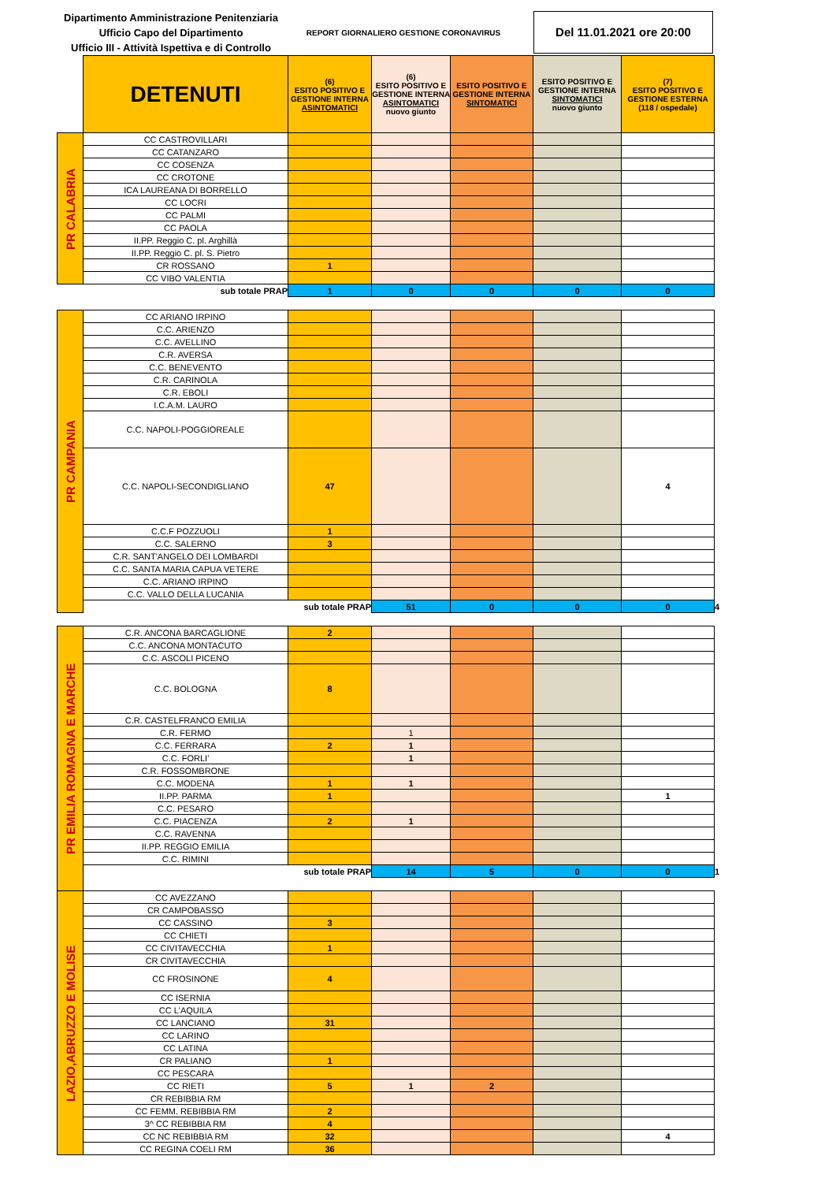Dipartimento Amministrazione Penitenziaria
Ufficio Capo del Dipartimento
Ufficio III - Attività Ispettiva e di Controllo
REPORT GIORNALIERO GESTIONE CORONAVIRUS
Del 11.01.2021 ore 20:00
| | DETENUTI | (6) ESITO POSITIVO E GESTIONE INTERNA ASINTOMATICI | (6) ESITO POSITIVO E GESTIONE INTERNA ASINTOMATICI nuovo giunto | ESITO POSITIVO E GESTIONE INTERNA SINTOMATICI | ESITO POSITIVO E GESTIONE INTERNA SINTOMATICI nuovo giunto | (7) ESITO POSITIVO E GESTIONE ESTERNA (118 / ospedale) | |
| --- | --- | --- | --- | --- | --- | --- | --- |
| PR CALABRIA | CC CASTROVILLARI | | | | | | |
| | CC CATANZARO | | | | | | |
| | CC COSENZA | | | | | | |
| | CC CROTONE | | | | | | |
| | ICA LAUREANA DI BORRELLO | | | | | | |
| | CC LOCRI | | | | | | |
| | CC PALMI | | | | | | |
| | CC PAOLA | | | | | | |
| | II.PP. Reggio C. pl. Arghillà | | | | | | |
| | II.PP. Reggio C. pl. S. Pietro | | | | | | |
| | CR ROSSANO | 1 | | | | | |
| | CC VIBO VALENTIA | | | | | | |
| | sub totale PRAP | 1 | 0 | 0 | 0 | 0 | |
| PR CAMPANIA | CC ARIANO IRPINO | | | | | | |
| | C.C. ARIENZO | | | | | | |
| | C.C. AVELLINO | | | | | | |
| | C.R. AVERSA | | | | | | |
| | C.C. BENEVENTO | | | | | | |
| | C.R. CARINOLA | | | | | | |
| | C.R. EBOLI | | | | | | |
| | I.C.A.M. LAURO | | | | | | |
| | C.C. NAPOLI-POGGIOREALE | | | | | | |
| | C.C. NAPOLI-SECONDIGLIANO | 47 | | | | 4 | |
| | C.C.F POZZUOLI | 1 | | | | | |
| | C.C. SALERNO | 3 | | | | | |
| | C.R. SANT'ANGELO DEI LOMBARDI | | | | | | |
| | C.C. SANTA MARIA CAPUA VETERE | | | | | | |
| | C.C. ARIANO IRPINO | | | | | | |
| | C.C. VALLO DELLA LUCANIA | | | | | | |
| | | sub totale PRAP | 51 | 0 | 0 | 0 | 4 |
| PR EMILIA ROMAGNA E MARCHE | C.R. ANCONA BARCAGLIONE | 2 | | | | | |
| | C.C. ANCONA MONTACUTO | | | | | | |
| | C.C. ASCOLI PICENO | | | | | | |
| | C.C. BOLOGNA | 8 | | | | | |
| | C.R. CASTELFRANCO EMILIA | | | | | | |
| | C.R. FERMO | | 1 | | | | |
| | C.C. FERRARA | 2 | 1 | | | | |
| | C.C. FORLI' | | 1 | | | | |
| | C.R. FOSSOMBRONE | | | | | | |
| | C.C. MODENA | 1 | 1 | | | | |
| | II.PP. PARMA | 1 | | | | 1 | |
| | C.C. PESARO | | | | | | |
| | C.C. PIACENZA | 2 | 1 | | | | |
| | C.C. RAVENNA | | | | | | |
| | II.PP. REGGIO EMILIA | | | | | | |
| | C.C. RIMINI | | | | | | |
| | | sub totale PRAP | 14 | 5 | 0 | 0 | 1 |
| LAZIO,ABRUZZO E MOLISE | CC AVEZZANO | | | | | | |
| | CR CAMPOBASSO | | | | | | |
| | CC CASSINO | 3 | | | | | |
| | CC CHIETI | | | | | | |
| | CC CIVITAVECCHIA | 1 | | | | | |
| | CR CIVITAVECCHIA | | | | | | |
| | CC FROSINONE | 4 | | | | | |
| | CC ISERNIA | | | | | | |
| | CC L'AQUILA | | | | | | |
| | CC LANCIANO | 31 | | | | | |
| | CC LARINO | | | | | | |
| | CC LATINA | | | | | | |
| | CR PALIANO | 1 | | | | | |
| | CC PESCARA | | | | | | |
| | CC RIETI | 5 | 1 | 2 | | | |
| | CR REBIBBIA RM | | | | | | |
| | CC FEMM. REBIBBIA RM | 2 | | | | | |
| | 3^ CC REBIBBIA RM | 4 | | | | | |
| | CC NC REBIBBIA RM | 32 | | | | 4 | |
| | CC REGINA COELI RM | 36 | | | | | |